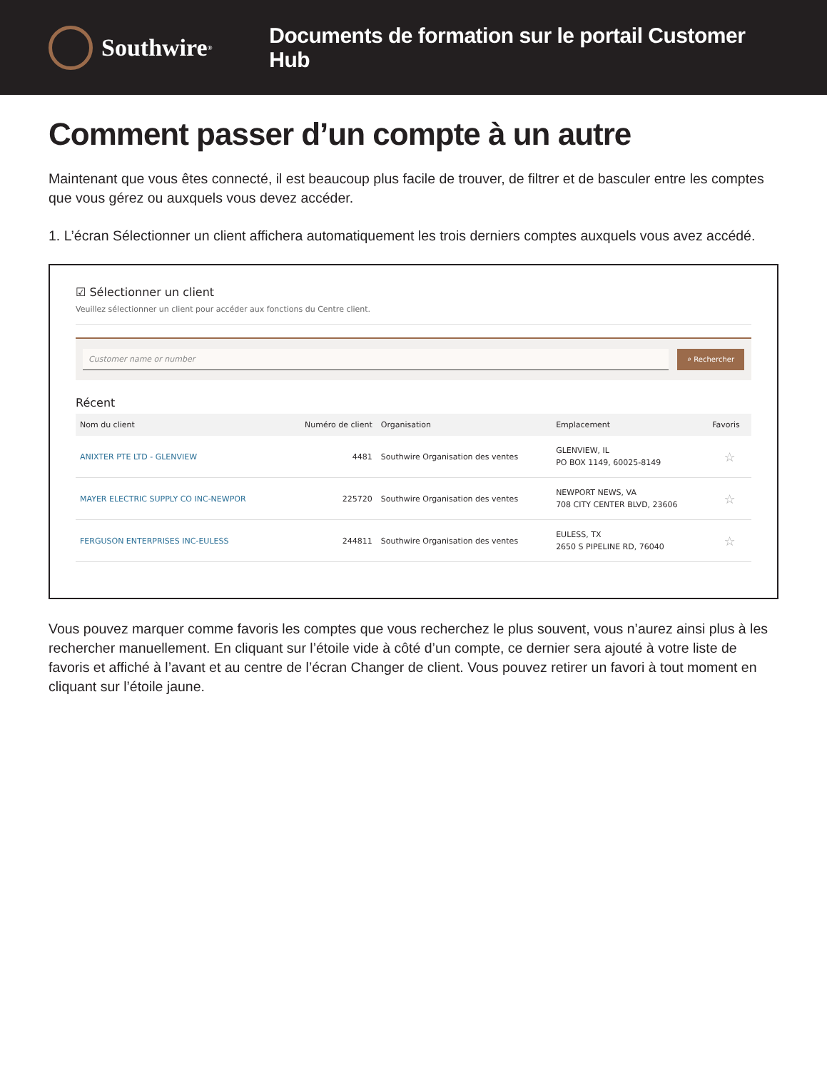Southwire<sup>®</sup>
Documents de formation sur le portail Customer Hub
Comment passer d’un compte à un autre
Maintenant que vous êtes connecté, il est beaucoup plus facile de trouver, de filtrer et de basculer entre les comptes que vous gérez ou auxquels vous devez accéder.
1. L’écran Sélectionner un client affichera automatiquement les trois derniers comptes auxquels vous avez accédé.
☑ Sélectionner un client
Veuillez sélectionner un client pour accéder aux fonctions du Centre client.
Customer name or number ⌕ Rechercher
Récent
| Nom du client | Numéro de client | Organisation | Emplacement | Favoris |
| --- | --- | --- | --- | --- |
| ANIXTER PTE LTD - GLENVIEW | 4481 | Southwire Organisation des ventes | GLENVIEW, IL PO BOX 1149, 60025-8149 | ☆ |
| MAYER ELECTRIC SUPPLY CO INC-NEWPOR | 225720 | Southwire Organisation des ventes | NEWPORT NEWS, VA 708 CITY CENTER BLVD, 23606 | ☆ |
| FERGUSON ENTERPRISES INC-EULESS | 244811 | Southwire Organisation des ventes | EULESS, TX 2650 S PIPELINE RD, 76040 | ☆ |
Vous pouvez marquer comme favoris les comptes que vous recherchez le plus souvent, vous n’aurez ainsi plus à les rechercher manuellement. En cliquant sur l’étoile vide à côté d’un compte, ce dernier sera ajouté à votre liste de favoris et affiché à l’avant et au centre de l’écran Changer de client. Vous pouvez retirer un favori à tout moment en cliquant sur l’étoile jaune.